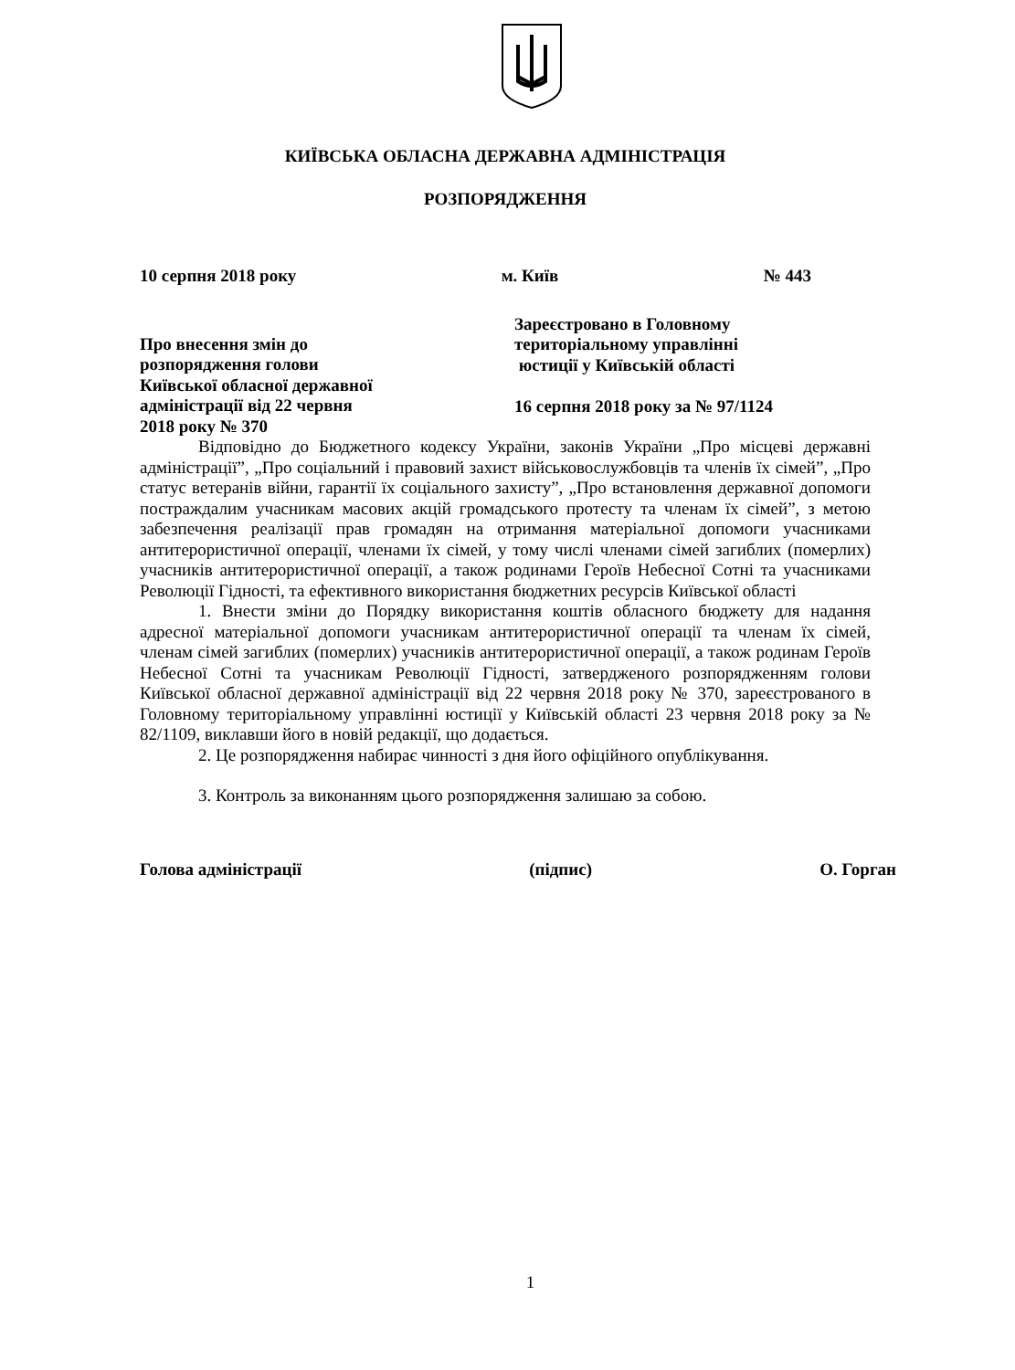КИЇВСЬКА ОБЛАСНА ДЕРЖАВНА АДМІНІСТРАЦІЯ
РОЗПОРЯДЖЕННЯ
10 серпня 2018 року м. Київ № 443
Про внесення змін до
розпорядження голови
Київської обласної державної
адміністрації від 22 червня
2018 року № 370
Зареєстровано в Головному
територіальному управлінні
юстиції у Київській області
16 серпня 2018 року за № 97/1124
Відповідно до Бюджетного кодексу України, законів України „Про місцеві державні адміністрації”, „Про соціальний і правовий захист військовослужбовців та членів їх сімей”, „Про статус ветеранів війни, гарантії їх соціального захисту”, „Про встановлення державної допомоги постраждалим учасникам масових акцій громадського протесту та членам їх сімей”, з метою забезпечення реалізації прав громадян на отримання матеріальної допомоги учасниками антитерористичної операції, членами їх сімей, у тому числі членами сімей загиблих (померлих) учасників антитерористичної операції, а також родинами Героїв Небесної Сотні та учасниками Революції Гідності, та ефективного використання бюджетних ресурсів Київської області
1. Внести зміни до Порядку використання коштів обласного бюджету для надання адресної матеріальної допомоги учасникам антитерористичної операції та членам їх сімей, членам сімей загиблих (померлих) учасників антитерористичної операції, а також родинам Героїв Небесної Сотні та учасникам Революції Гідності, затвердженого розпорядженням голови Київської обласної державної адміністрації від 22 червня 2018 року № 370, зареєстрованого в Головному територіальному управлінні юстиції у Київській області 23 червня 2018 року за № 82/1109, виклавши його в новій редакції, що додається.
2. Це розпорядження набирає чинності з дня його офіційного опублікування.
3. Контроль за виконанням цього розпорядження залишаю за собою.
Голова адміністрації (підпис) О. Горган
1